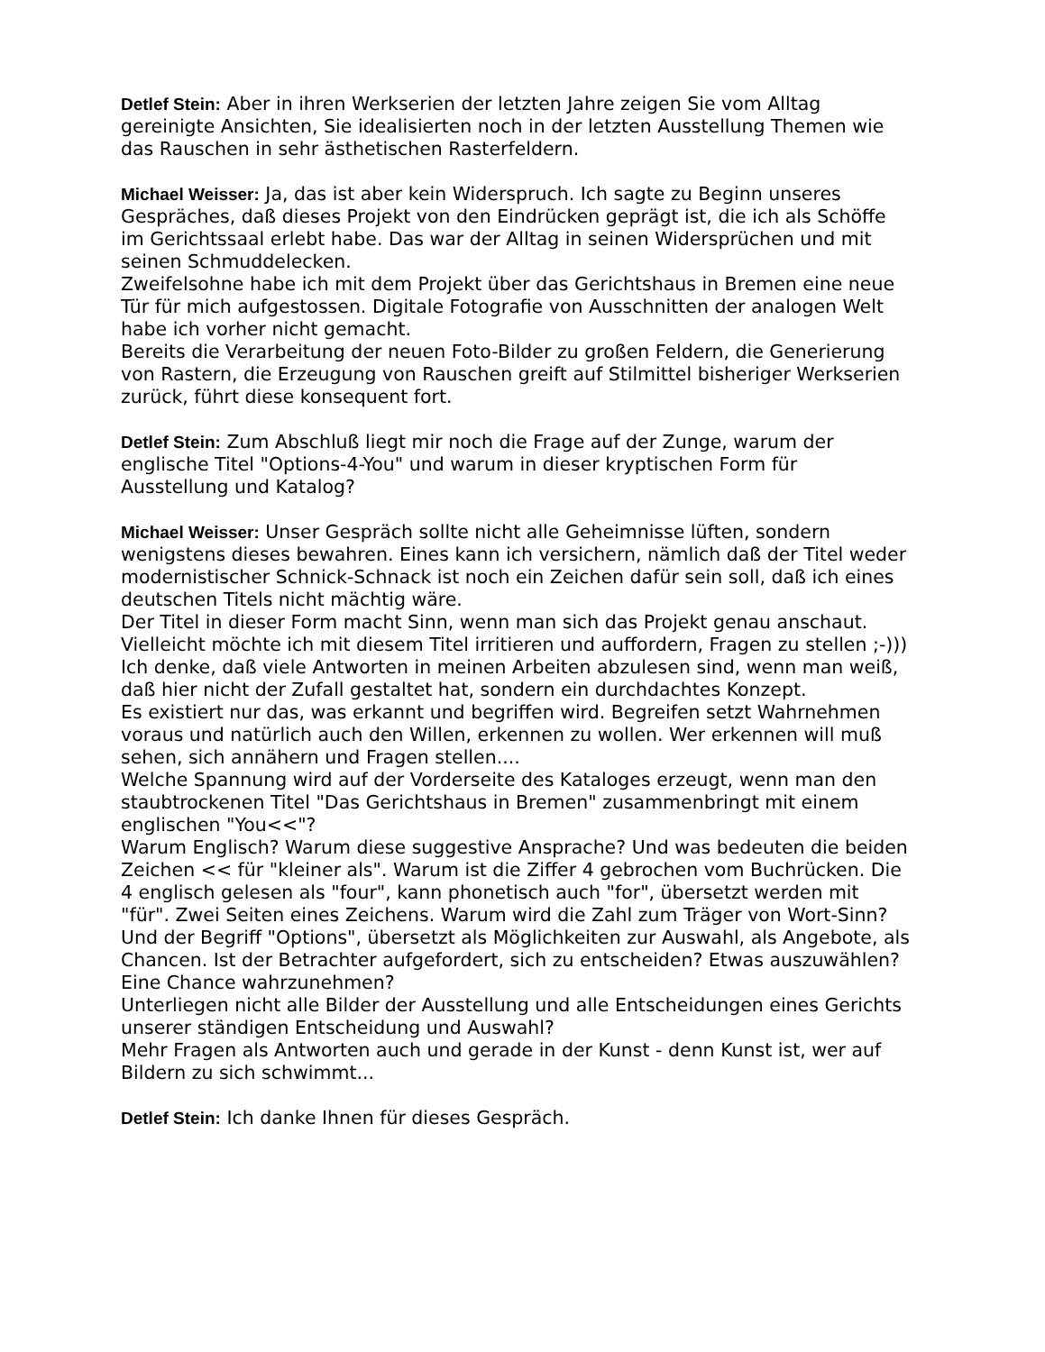Detlef Stein: Aber in ihren Werkserien der letzten Jahre zeigen Sie vom Alltag gereinigte Ansichten, Sie idealisierten noch in der letzten Ausstellung Themen wie das Rauschen in sehr ästhetischen Rasterfeldern.
Michael Weisser: Ja, das ist aber kein Widerspruch. Ich sagte zu Beginn unseres Gespräches, daß dieses Projekt von den Eindrücken geprägt ist, die ich als Schöffe im Gerichtssaal erlebt habe. Das war der Alltag in seinen Widersprüchen und mit seinen Schmuddelecken.
Zweifelsohne habe ich mit dem Projekt über das Gerichtshaus in Bremen eine neue Tür für mich aufgestossen. Digitale Fotografie von Ausschnitten der analogen Welt habe ich vorher nicht gemacht.
Bereits die Verarbeitung der neuen Foto-Bilder zu großen Feldern, die Generierung von Rastern, die Erzeugung von Rauschen greift auf Stilmittel bisheriger Werkserien zurück, führt diese konsequent fort.
Detlef Stein: Zum Abschluß liegt mir noch die Frage auf der Zunge, warum der englische Titel "Options-4-You" und warum in dieser kryptischen Form für Ausstellung und Katalog?
Michael Weisser: Unser Gespräch sollte nicht alle Geheimnisse lüften, sondern wenigstens dieses bewahren. Eines kann ich versichern, nämlich daß der Titel weder modernistischer Schnick-Schnack ist noch ein Zeichen dafür sein soll, daß ich eines deutschen Titels nicht mächtig wäre.
Der Titel in dieser Form macht Sinn, wenn man sich das Projekt genau anschaut. Vielleicht möchte ich mit diesem Titel irritieren und auffordern, Fragen zu stellen ;-)))
Ich denke, daß viele Antworten in meinen Arbeiten abzulesen sind, wenn man weiß, daß hier nicht der Zufall gestaltet hat, sondern ein durchdachtes Konzept.
Es existiert nur das, was erkannt und begriffen wird. Begreifen setzt Wahrnehmen voraus und natürlich auch den Willen, erkennen zu wollen. Wer erkennen will muß sehen, sich annähern und Fragen stellen....
Welche Spannung wird auf der Vorderseite des Kataloges erzeugt, wenn man den staubtrockenen Titel "Das Gerichtshaus in Bremen" zusammenbringt mit einem englischen "You<<"?
Warum Englisch? Warum diese suggestive Ansprache? Und was bedeuten die beiden Zeichen << für "kleiner als". Warum ist die Ziffer 4 gebrochen vom Buchrücken. Die 4 englisch gelesen als "four", kann phonetisch auch "for", übersetzt werden mit "für". Zwei Seiten eines Zeichens. Warum wird die Zahl zum Träger von Wort-Sinn?
Und der Begriff "Options", übersetzt als Möglichkeiten zur Auswahl, als Angebote, als Chancen. Ist der Betrachter aufgefordert, sich zu entscheiden? Etwas auszuwählen? Eine Chance wahrzunehmen?
Unterliegen nicht alle Bilder der Ausstellung und alle Entscheidungen eines Gerichts unserer ständigen Entscheidung und Auswahl?
Mehr Fragen als Antworten auch und gerade in der Kunst - denn Kunst ist, wer auf Bildern zu sich schwimmt...
Detlef Stein: Ich danke Ihnen für dieses Gespräch.